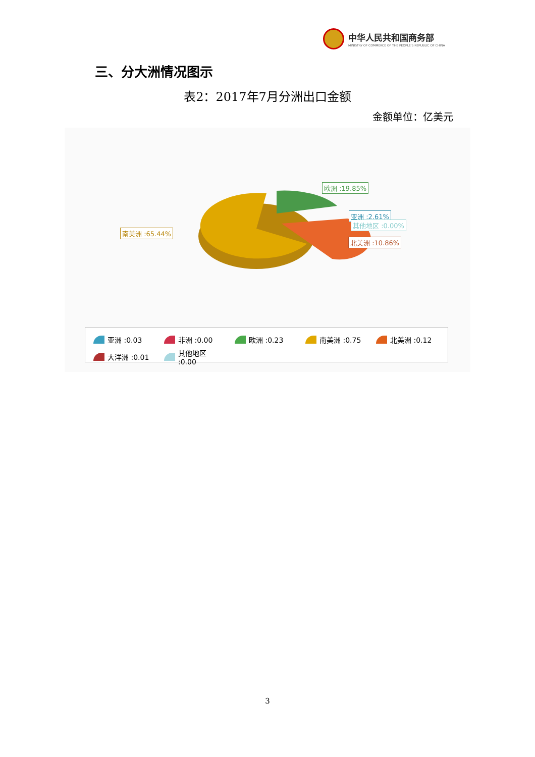中华人民共和国商务部
MINISTRY OF COMMERCE OF THE PEOPLE'S REPUBLIC OF CHINA
三、分大洲情况图示
表2：2017年7月分洲出口金额
金额单位：亿美元
欧洲 :19.85%
亚洲 :2.61%
其他地区 :0.00%
南美洲 :65.44%
北美洲 :10.86%
亚洲 :0.03
非洲 :0.00
欧洲 :0.23
南美洲 :0.75
北美洲 :0.12
大洋洲 :0.01
其他地区 :0.00
3